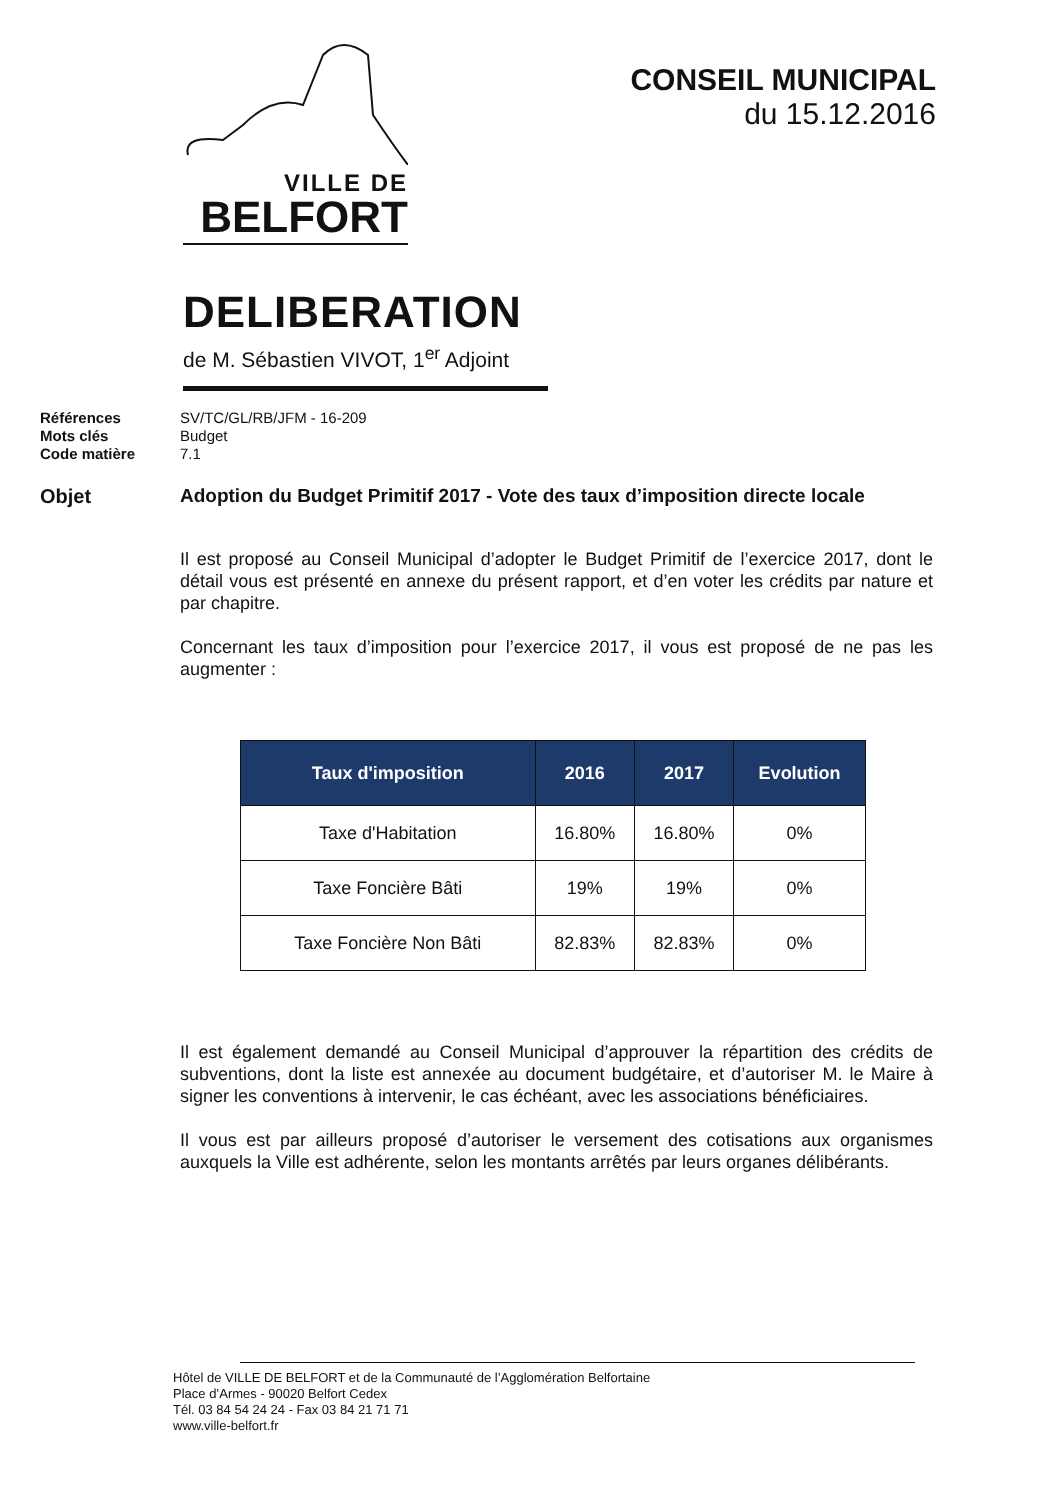VILLE DE
BELFORT
CONSEIL MUNICIPAL
du 15.12.2016
DELIBERATION
de M. Sébastien VIVOT, 1<sup>er</sup> Adjoint
Références SV/TC/GL/RB/JFM - 16-209 Mots clés Budget Code matière 7.1
Objet Adoption du Budget Primitif 2017 - Vote des taux d’imposition directe locale
Il est proposé au Conseil Municipal d’adopter le Budget Primitif de l’exercice 2017, dont le détail vous est présenté en annexe du présent rapport, et d’en voter les crédits par nature et par chapitre.
Concernant les taux d’imposition pour l’exercice 2017, il vous est proposé de ne pas les augmenter :
| Taux d'imposition | 2016 | 2017 | Evolution |
| --- | --- | --- | --- |
| Taxe d'Habitation | 16.80% | 16.80% | 0% |
| Taxe Foncière Bâti | 19% | 19% | 0% |
| Taxe Foncière Non Bâti | 82.83% | 82.83% | 0% |
Il est également demandé au Conseil Municipal d’approuver la répartition des crédits de subventions, dont la liste est annexée au document budgétaire, et d’autoriser M. le Maire à signer les conventions à intervenir, le cas échéant, avec les associations bénéficiaires.
Il vous est par ailleurs proposé d’autoriser le versement des cotisations aux organismes auxquels la Ville est adhérente, selon les montants arrêtés par leurs organes délibérants.
Hôtel de VILLE DE BELFORT et de la Communauté de l’Agglomération Belfortaine
Place d’Armes - 90020 Belfort Cedex
Tél. 03 84 54 24 24 - Fax 03 84 21 71 71
www.ville-belfort.fr